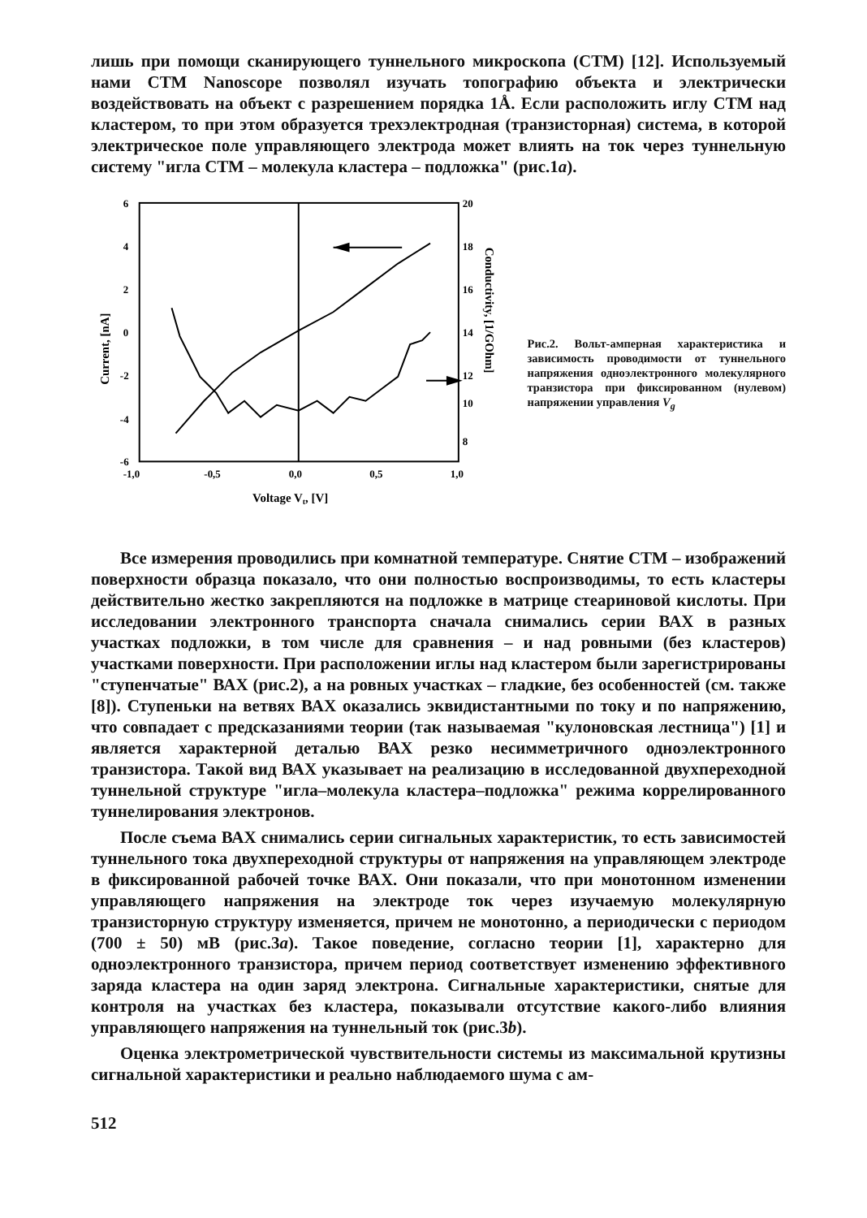лишь при помощи сканирующего туннельного микроскопа (СТМ) [12]. Используемый нами СТМ Nanoscope позволял изучать топографию объекта и электрически воздействовать на объект с разрешением порядка 1Å. Если расположить иглу СТМ над кластером, то при этом образуется трехэлектродная (транзисторная) система, в которой электрическое поле управляющего электрода может влиять на ток через туннельную систему "игла СТМ – молекула кластера – подложка" (рис.1a).
6
4
2
0
-2
-4
-6
20
18
16
14
12
10
8
-1,0
-0,5
0,0
0,5
1,0
Voltage Vt, [V]
Current, [nA]
Conductivity, [1/GOhm]
Рис.2. Вольт-амперная характеристика и зависимость проводимости от туннельного напряжения одноэлектронного молекулярного транзистора при фиксированном (нулевом) напряжении управления V<sub>g</sub>
Все измерения проводились при комнатной температуре. Снятие СТМ – изображений поверхности образца показало, что они полностью воспроизводимы, то есть кластеры действительно жестко закрепляются на подложке в матрице стеариновой кислоты. При исследовании электронного транспорта сначала снимались серии ВАХ в разных участках подложки, в том числе для сравнения – и над ровными (без кластеров) участками поверхности. При расположении иглы над кластером были зарегистрированы "ступенчатые" ВАХ (рис.2), а на ровных участках – гладкие, без особенностей (см. также [8]). Ступеньки на ветвях ВАХ оказались эквидистантными по току и по напряжению, что совпадает с предсказаниями теории (так называемая "кулоновская лестница") [1] и является характерной деталью ВАХ резко несимметричного одноэлектронного транзистора. Такой вид ВАХ указывает на реализацию в исследованной двухпереходной туннельной структуре "игла–молекула кластера–подложка" режима коррелированного туннелирования электронов.
После съема ВАХ снимались серии сигнальных характеристик, то есть зависимостей туннельного тока двухпереходной структуры от напряжения на управляющем электроде в фиксированной рабочей точке ВАХ. Они показали, что при монотонном изменении управляющего напряжения на электроде ток через изучаемую молекулярную транзисторную структуру изменяется, причем не монотонно, а периодически с периодом (700 ± 50) мВ (рис.3a). Такое поведение, согласно теории [1], характерно для одноэлектронного транзистора, причем период соответствует изменению эффективного заряда кластера на один заряд электрона. Сигнальные характеристики, снятые для контроля на участках без кластера, показывали отсутствие какого-либо влияния управляющего напряжения на туннельный ток (рис.3b).
Оценка электрометрической чувствительности системы из максимальной крутизны сигнальной характеристики и реально наблюдаемого шума с ам-
512